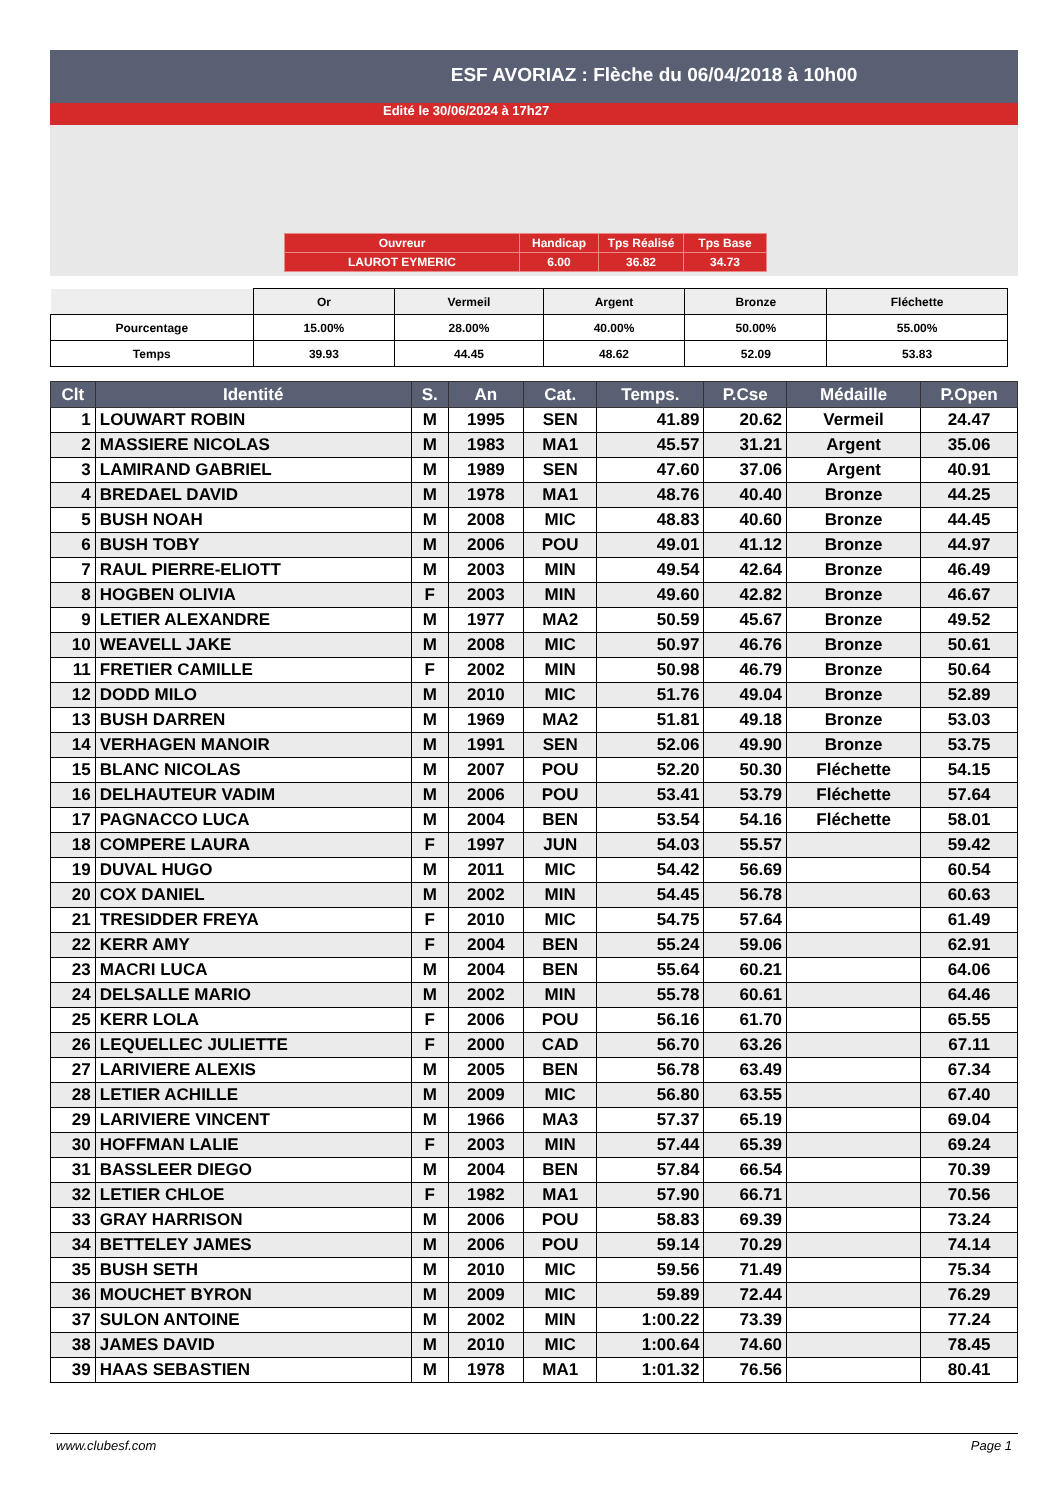ESF AVORIAZ : Flèche du 06/04/2018 à 10h00
Edité le 30/06/2024 à 17h27
| Ouvreur | Handicap | Tps Réalisé | Tps Base |
| LAUROT EYMERIC | 6.00 | 36.82 | 34.73 |
| | Or | Vermeil | Argent | Bronze | Fléchette |
| Pourcentage | 15.00% | 28.00% | 40.00% | 50.00% | 55.00% |
| Temps | 39.93 | 44.45 | 48.62 | 52.09 | 53.83 |
| Clt | Identité | S. | An | Cat. | Temps. | P.Cse | Médaille | P.Open |
| --- | --- | --- | --- | --- | --- | --- | --- | --- |
| 1 | LOUWART ROBIN | M | 1995 | SEN | 41.89 | 20.62 | Vermeil | 24.47 |
| 2 | MASSIERE NICOLAS | M | 1983 | MA1 | 45.57 | 31.21 | Argent | 35.06 |
| 3 | LAMIRAND GABRIEL | M | 1989 | SEN | 47.60 | 37.06 | Argent | 40.91 |
| 4 | BREDAEL DAVID | M | 1978 | MA1 | 48.76 | 40.40 | Bronze | 44.25 |
| 5 | BUSH NOAH | M | 2008 | MIC | 48.83 | 40.60 | Bronze | 44.45 |
| 6 | BUSH TOBY | M | 2006 | POU | 49.01 | 41.12 | Bronze | 44.97 |
| 7 | RAUL PIERRE-ELIOTT | M | 2003 | MIN | 49.54 | 42.64 | Bronze | 46.49 |
| 8 | HOGBEN OLIVIA | F | 2003 | MIN | 49.60 | 42.82 | Bronze | 46.67 |
| 9 | LETIER ALEXANDRE | M | 1977 | MA2 | 50.59 | 45.67 | Bronze | 49.52 |
| 10 | WEAVELL JAKE | M | 2008 | MIC | 50.97 | 46.76 | Bronze | 50.61 |
| 11 | FRETIER CAMILLE | F | 2002 | MIN | 50.98 | 46.79 | Bronze | 50.64 |
| 12 | DODD MILO | M | 2010 | MIC | 51.76 | 49.04 | Bronze | 52.89 |
| 13 | BUSH DARREN | M | 1969 | MA2 | 51.81 | 49.18 | Bronze | 53.03 |
| 14 | VERHAGEN MANOIR | M | 1991 | SEN | 52.06 | 49.90 | Bronze | 53.75 |
| 15 | BLANC NICOLAS | M | 2007 | POU | 52.20 | 50.30 | Fléchette | 54.15 |
| 16 | DELHAUTEUR VADIM | M | 2006 | POU | 53.41 | 53.79 | Fléchette | 57.64 |
| 17 | PAGNACCO LUCA | M | 2004 | BEN | 53.54 | 54.16 | Fléchette | 58.01 |
| 18 | COMPERE LAURA | F | 1997 | JUN | 54.03 | 55.57 | | 59.42 |
| 19 | DUVAL HUGO | M | 2011 | MIC | 54.42 | 56.69 | | 60.54 |
| 20 | COX DANIEL | M | 2002 | MIN | 54.45 | 56.78 | | 60.63 |
| 21 | TRESIDDER FREYA | F | 2010 | MIC | 54.75 | 57.64 | | 61.49 |
| 22 | KERR AMY | F | 2004 | BEN | 55.24 | 59.06 | | 62.91 |
| 23 | MACRI LUCA | M | 2004 | BEN | 55.64 | 60.21 | | 64.06 |
| 24 | DELSALLE MARIO | M | 2002 | MIN | 55.78 | 60.61 | | 64.46 |
| 25 | KERR LOLA | F | 2006 | POU | 56.16 | 61.70 | | 65.55 |
| 26 | LEQUELLEC JULIETTE | F | 2000 | CAD | 56.70 | 63.26 | | 67.11 |
| 27 | LARIVIERE ALEXIS | M | 2005 | BEN | 56.78 | 63.49 | | 67.34 |
| 28 | LETIER ACHILLE | M | 2009 | MIC | 56.80 | 63.55 | | 67.40 |
| 29 | LARIVIERE VINCENT | M | 1966 | MA3 | 57.37 | 65.19 | | 69.04 |
| 30 | HOFFMAN LALIE | F | 2003 | MIN | 57.44 | 65.39 | | 69.24 |
| 31 | BASSLEER DIEGO | M | 2004 | BEN | 57.84 | 66.54 | | 70.39 |
| 32 | LETIER CHLOE | F | 1982 | MA1 | 57.90 | 66.71 | | 70.56 |
| 33 | GRAY HARRISON | M | 2006 | POU | 58.83 | 69.39 | | 73.24 |
| 34 | BETTELEY JAMES | M | 2006 | POU | 59.14 | 70.29 | | 74.14 |
| 35 | BUSH SETH | M | 2010 | MIC | 59.56 | 71.49 | | 75.34 |
| 36 | MOUCHET BYRON | M | 2009 | MIC | 59.89 | 72.44 | | 76.29 |
| 37 | SULON ANTOINE | M | 2002 | MIN | 1:00.22 | 73.39 | | 77.24 |
| 38 | JAMES DAVID | M | 2010 | MIC | 1:00.64 | 74.60 | | 78.45 |
| 39 | HAAS SEBASTIEN | M | 1978 | MA1 | 1:01.32 | 76.56 | | 80.41 |
www.clubesf.com Page 1